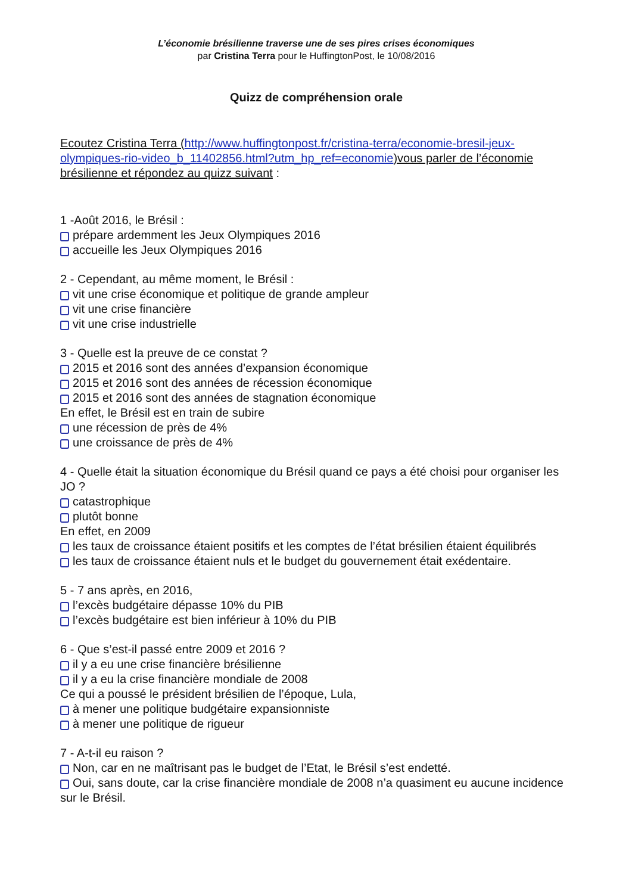L’économie brésilienne traverse une de ses pires crises économiques
par Cristina Terra pour le HuffingtonPost, le 10/08/2016
Quizz de compréhension orale
Ecoutez Cristina Terra (http://www.huffingtonpost.fr/cristina-terra/economie-bresil-jeux-olympiques-rio-video_b_11402856.html?utm_hp_ref=economie)vous parler de l’économie brésilienne et répondez au quizz suivant :
1 -Août 2016, le Brésil :
prépare ardemment les Jeux Olympiques 2016
accueille les Jeux Olympiques 2016
2 - Cependant, au même moment, le Brésil :
vit une crise économique et politique de grande ampleur
vit une crise financière
vit une crise industrielle
3 - Quelle est la preuve de ce constat ?
2015 et 2016 sont des années d’expansion économique
2015 et 2016 sont des années de récession économique
2015 et 2016 sont des années de stagnation économique
En effet, le Brésil est en train de subire
une récession de près de 4%
une croissance de près de 4%
4 - Quelle était la situation économique du Brésil quand ce pays a été choisi pour organiser les JO ?
catastrophique
plutôt bonne
En effet, en 2009
les taux de croissance étaient positifs et les comptes de l’état brésilien étaient équilibrés
les taux de croissance étaient nuls et le budget du gouvernement était exédentaire.
5 - 7 ans après, en 2016,
l’excès budgétaire dépasse 10% du PIB
l’excès budgétaire est bien inférieur à 10% du PIB
6 - Que s’est-il passé entre 2009 et 2016 ?
il y a eu une crise financière brésilienne
il y a eu la crise financière mondiale de 2008
Ce qui a poussé le président brésilien de l’époque, Lula,
à mener une politique budgétaire expansionniste
à mener une politique de rigueur
7 - A-t-il eu raison ?
Non, car en ne maîtrisant pas le budget de l’Etat, le Brésil s’est endetté.
Oui, sans doute, car la crise financière mondiale de 2008 n’a quasiment eu aucune incidence sur le Brésil.